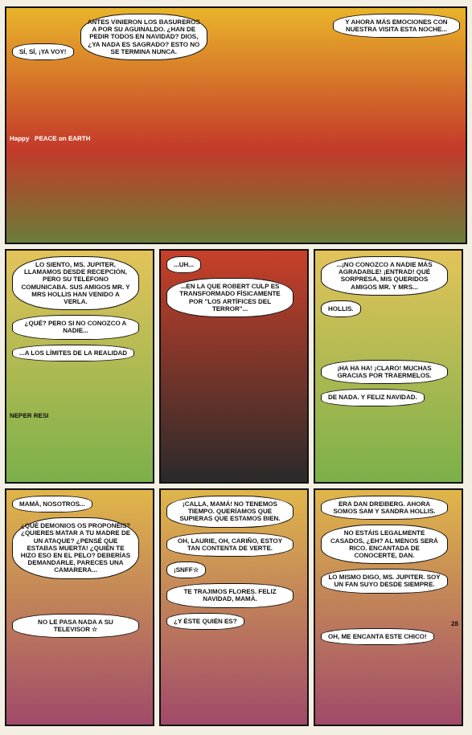SÍ, SÍ, ¡YA VOY!
ANTES VINIERON LOS BASUREROS A POR SU AGUINALDO. ¿HAN DE PEDIR TODOS EN NAVIDAD? DIOS, ¿YA NADA ES SAGRADO? ESTO NO SE TERMINA NUNCA.
Y AHORA MÁS EMOCIONES CON NUESTRA VISITA ESTA NOCHE...
Happy PEACE on EARTH
LO SIENTO, MS. JUPITER, LLAMAMOS DESDE RECEPCIÓN, PERO SU TELÉFONO COMUNICABA. SUS AMIGOS MR. Y MRS HOLLIS HAN VENIDO A VERLA.
¿QUÉ? PERO SI NO CONOZCO A NADIE...
...A LOS LÍMITES DE LA REALIDAD
NEPER RESI
...UH...
...EN LA QUE ROBERT CULP ES TRANSFORMADO FÍSICAMENTE POR "LOS ARTÍFICES DEL TERROR"...
...¡NO CONOZCO A NADIE MÁS AGRADABLE! ¡ENTRAD! QUÉ SORPRESA, MIS QUERIDOS AMIGOS MR. Y MRS...
HOLLIS.
¡HA HA HA! ¡CLARO! MUCHAS GRACIAS POR TRAERMELOS.
DE NADA. Y FELIZ NAVIDAD.
MAMÁ, NOSOTROS...
¿QUÉ DEMONIOS OS PROPONÉIS? ¿QUIERES MATAR A TU MADRE DE UN ATAQUE? ¿PENSÉ QUE ESTABAS MUERTA! ¿QUIÉN TE HIZO ESO EN EL PELO? DEBERÍAS DEMANDARLE, PARECES UNA CAMARERA...
NO LE PASA NADA A SU TELEVISOR ☆
¡CALLA, MAMÁ! NO TENEMOS TIEMPO. QUERÍAMOS QUE SUPIERAS QUE ESTAMOS BIEN.
OH, LAURIE, OH, CARIÑO, ESTOY TAN CONTENTA DE VERTE.
¡SNFF☆
TE TRAJIMOS FLORES. FELIZ NAVIDAD, MAMÁ.
¿Y ÉSTE QUIÉN ES?
ERA DAN DREIBERG. AHORA SOMOS SAM Y SANDRA HOLLIS.
NO ESTÁIS LEGALMENTE CASADOS, ¿EH? AL MENOS SERÁ RICO. ENCANTADA DE CONOCERTE, DAN.
LO MISMO DIGO, MS. JUPITER. SOY UN FAN SUYO DESDE SIEMPRE.
OH, ME ENCANTA ESTE CHICO!
28